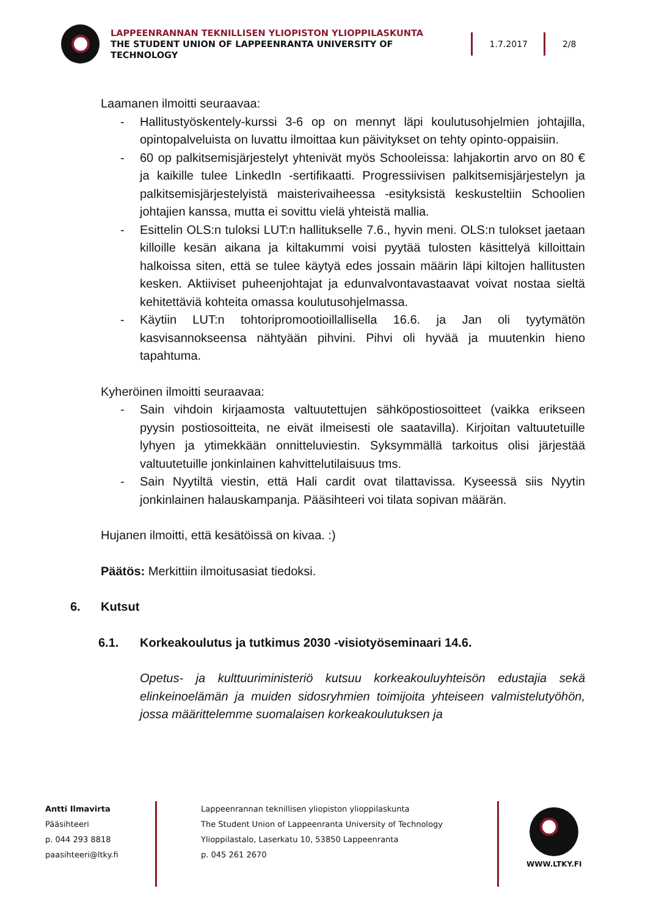LAPPEENRANNAN TEKNILLISEN YLIOPISTON YLIOPPILASKUNTA
THE STUDENT UNION OF LAPPEENRANTA UNIVERSITY OF TECHNOLOGY
1.7.2017 2/8
Laamanen ilmoitti seuraavaa:
- Hallitustyöskentely-kurssi 3-6 op on mennyt läpi koulutusohjelmien johtajilla, opintopalveluista on luvattu ilmoittaa kun päivitykset on tehty opinto-oppaisiin.
- 60 op palkitsemisjärjestelyt yhtenivät myös Schooleissa: lahjakortin arvo on 80 € ja kaikille tulee LinkedIn -sertifikaatti. Progressiivisen palkitsemisjärjestelyn ja palkitsemisjärjestelyistä maisterivaiheessa -esityksistä keskusteltiin Schoolien johtajien kanssa, mutta ei sovittu vielä yhteistä mallia.
- Esittelin OLS:n tuloksi LUT:n hallitukselle 7.6., hyvin meni. OLS:n tulokset jaetaan killoille kesän aikana ja kiltakummi voisi pyytää tulosten käsittelyä killoittain halkoissa siten, että se tulee käytyä edes jossain määrin läpi kiltojen hallitusten kesken. Aktiiviset puheenjohtajat ja edunvalvontavastaavat voivat nostaa sieltä kehitettäviä kohteita omassa koulutusohjelmassa.
- Käytiin LUT:n tohtoripromootioillallisella 16.6. ja Jan oli tyytymätön kasvisannokseensa nähtyään pihvini. Pihvi oli hyvää ja muutenkin hieno tapahtuma.
Kyheröinen ilmoitti seuraavaa:
- Sain vihdoin kirjaamosta valtuutettujen sähköpostiosoitteet (vaikka erikseen pyysin postiosoitteita, ne eivät ilmeisesti ole saatavilla). Kirjoitan valtuutetuille lyhyen ja ytimekkään onnitteluviestin. Syksymmällä tarkoitus olisi järjestää valtuutetuille jonkinlainen kahvittelutilaisuus tms.
- Sain Nyytiltä viestin, että Hali cardit ovat tilattavissa. Kyseessä siis Nyytin jonkinlainen halauskampanja. Pääsihteeri voi tilata sopivan määrän.
Hujanen ilmoitti, että kesätöissä on kivaa. :)
Päätös: Merkittiin ilmoitusasiat tiedoksi.
6. Kutsut
6.1. Korkeakoulutus ja tutkimus 2030 -visiotyöseminaari 14.6.
Opetus- ja kulttuuriministeriö kutsuu korkeakouluyhteisön edustajia sekä elinkeinoelämän ja muiden sidosryhmien toimijoita yhteiseen valmistelutyöhön, jossa määrittelemme suomalaisen korkeakoulutuksen ja
Antti Ilmavirta
Pääsihteeri
p. 044 293 8818
paasihteeri@ltky.fi
Lappeenrannan teknillisen yliopiston ylioppilaskunta
The Student Union of Lappeenranta University of Technology
Ylioppilastalo, Laserkatu 10, 53850 Lappeenranta
p. 045 261 2670
WWW.LTKY.FI